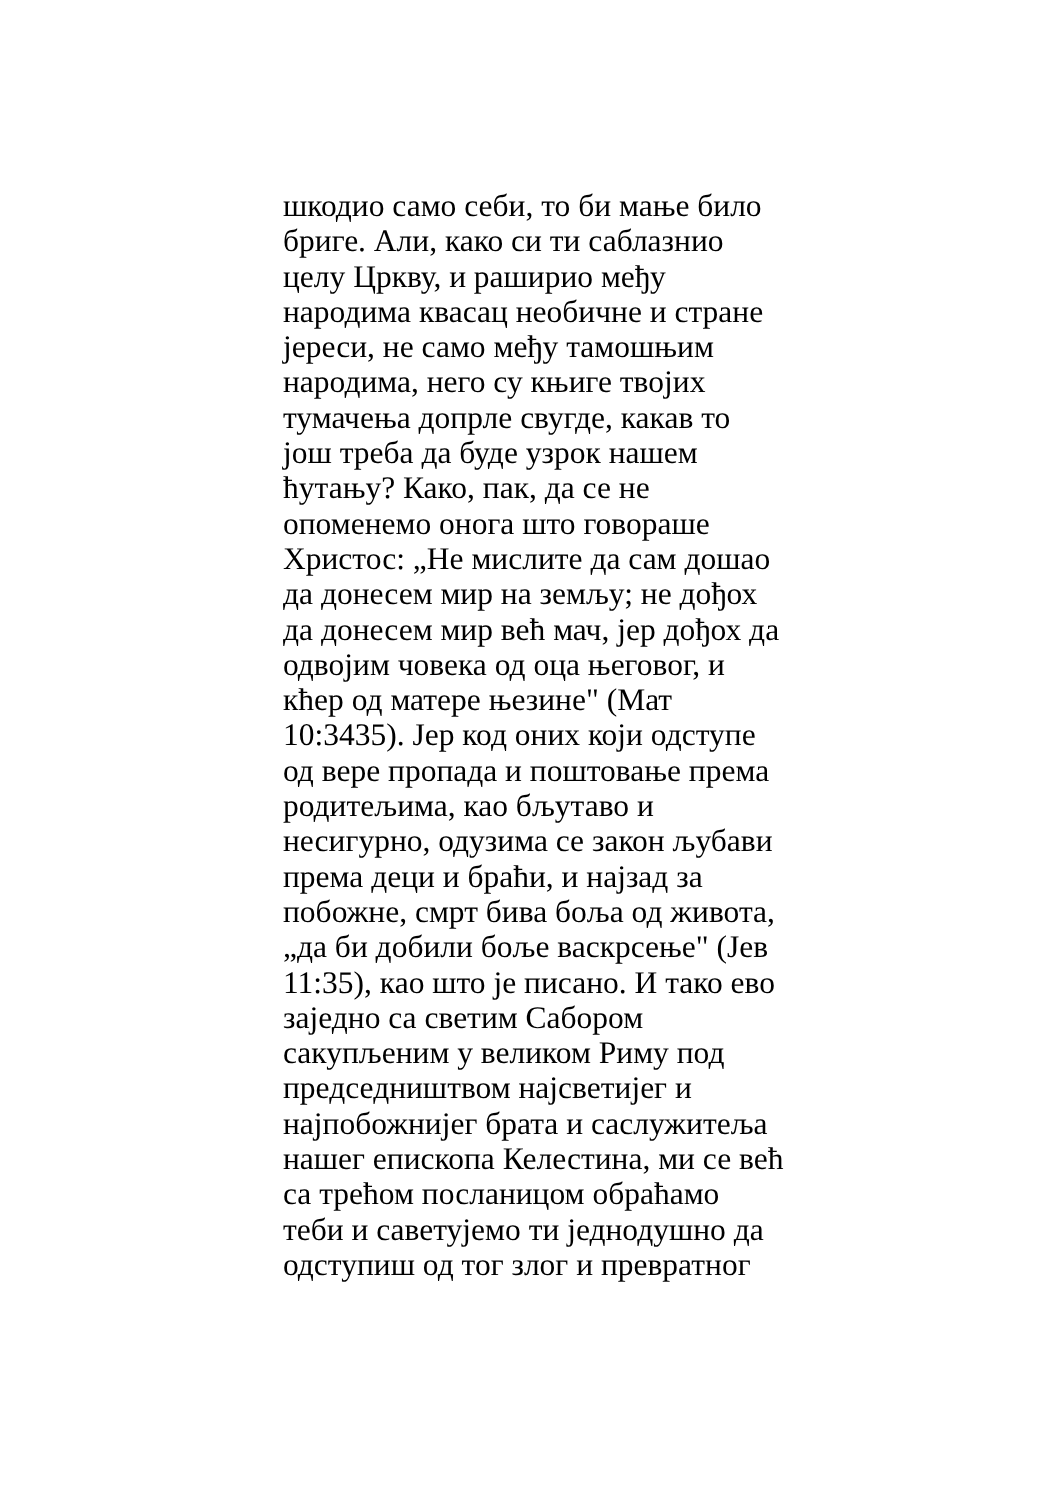шкодио само себи, то би мање било
бриге. Али, како си ти саблазнио
целу Цркву, и раширио међу
народима квасац необичне и стране
јереси, не само међу тамошњим
народима, него су књиге твојих
тумачења допрле свугде, какав то
још треба да буде узрок нашем
ћутању? Како, пак, да се не
опоменемо онога што говораше
Христос: „Не мислите да сам дошао
да донесем мир на земљу; не дођох
да донесем мир већ мач, јер дођох да
одвојим човека од оца његовог, и
кћер од матере њезине" (Мат
10:3435). Јер код оних који одступе
од вере пропада и поштовање према
родитељима, као бљутаво и
несигурно, одузима се закон љубави
према деци и браћи, и најзад за
побожне, смрт бива боља од живота,
„да би добили боље васкрсење" (Јев
11:35), као што је писано. И тако ево
заједно са светим Сабором
сакупљеним у великом Риму под
председништвом најсветијег и
најпобожнијег брата и саслужитеља
нашег епископа Келестина, ми се већ
са трећом посланицом обраћамо
теби и саветујемо ти једнодушно да
одступиш од тог злог и превратног